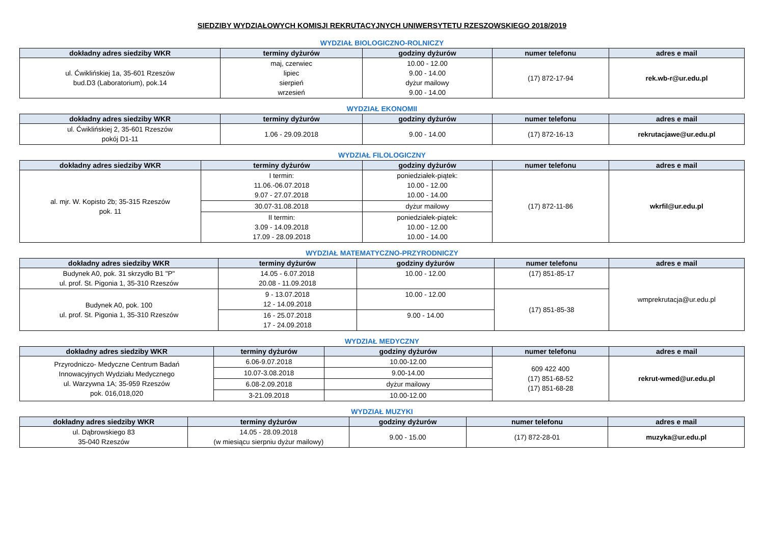SIEDZIBY WYDZIAŁOWYCH KOMISJI REKRUTACYJNYCH UNIWERSYTETU RZESZOWSKIEGO 2018/2019
WYDZIAŁ BIOLOGICZNO-ROLNICZY
| dokładny adres siedziby WKR | terminy dyżurów | godziny dyżurów | numer telefonu | adres e mail |
| --- | --- | --- | --- | --- |
| ul. Ćwiklińskiej 1a, 35-601 Rzeszów bud.D3 (Laboratorium), pok.14 | maj, czerwiec lipiec sierpień wrzesień | 10.00 - 12.00 9.00 - 14.00 dyżur mailowy 9.00 - 14.00 | (17) 872-17-94 | rek.wb-r@ur.edu.pl |
WYDZIAŁ EKONOMII
| dokładny adres siedziby WKR | terminy dyżurów | godziny dyżurów | numer telefonu | adres e mail |
| --- | --- | --- | --- | --- |
| ul. Ćwiklińskiej 2, 35-601 Rzeszów pokój D1-11 | 1.06 - 29.09.2018 | 9.00 - 14.00 | (17) 872-16-13 | rekrutacjawe@ur.edu.pl |
WYDZIAŁ FILOLOGICZNY
| dokładny adres siedziby WKR | terminy dyżurów | godziny dyżurów | numer telefonu | adres e mail |
| --- | --- | --- | --- | --- |
| al. mjr. W. Kopisto 2b; 35-315 Rzeszów pok. 11 | I termin: 11.06.-06.07.2018 9.07 - 27.07.2018 | poniedziałek-piątek: 10.00 - 12.00 10.00 - 14.00 | (17) 872-11-86 | wkrfil@ur.edu.pl |
| | 30.07-31.08.2018 | dyżur mailowy | | |
| | II termin: 3.09 - 14.09.2018 17.09 - 28.09.2018 | poniedziałek-piątek: 10.00 - 12.00 10.00 - 14.00 | | |
WYDZIAŁ MATEMATYCZNO-PRZYRODNICZY
| dokładny adres siedziby WKR | terminy dyżurów | godziny dyżurów | numer telefonu | adres e mail |
| --- | --- | --- | --- | --- |
| Budynek A0, pok. 31 skrzydło B1 "P" ul. prof. St. Pigonia 1, 35-310 Rzeszów | 14.05 - 6.07.2018 20.08 - 11.09.2018 | 10.00 - 12.00 | (17) 851-85-17 | wmprekrutacja@ur.edu.pl |
| Budynek A0, pok. 100 ul. prof. St. Pigonia 1, 35-310 Rzeszów | 9 - 13.07.2018 12 - 14.09.2018 | 10.00 - 12.00 | (17) 851-85-38 | |
| | 16 - 25.07.2018 17 - 24.09.2018 | 9.00 - 14.00 | | |
WYDZIAŁ MEDYCZNY
| dokładny adres siedziby WKR | terminy dyżurów | godziny dyżurów | numer telefonu | adres e mail |
| --- | --- | --- | --- | --- |
| Przyrodniczo- Medyczne Centrum Badań Innowacyjnych Wydziału Medycznego ul. Warzywna 1A; 35-959 Rzeszów pok. 016,018,020 | 6.06-9.07.2018 | 10.00-12.00 | 609 422 400 (17) 851-68-52 (17) 851-68-28 | rekrut-wmed@ur.edu.pl |
| | 10.07-3.08.2018 | 9.00-14.00 | | |
| | 6.08-2.09.2018 | dyżur mailowy | | |
| | 3-21.09.2018 | 10.00-12.00 | | |
WYDZIAŁ MUZYKI
| dokładny adres siedziby WKR | terminy dyżurów | godziny dyżurów | numer telefonu | adres e mail |
| --- | --- | --- | --- | --- |
| ul. Dąbrowskiego 83 35-040 Rzeszów | 14.05 - 28.09.2018 (w miesiącu sierpniu dyżur mailowy) | 9.00 - 15.00 | (17) 872-28-01 | muzyka@ur.edu.pl |